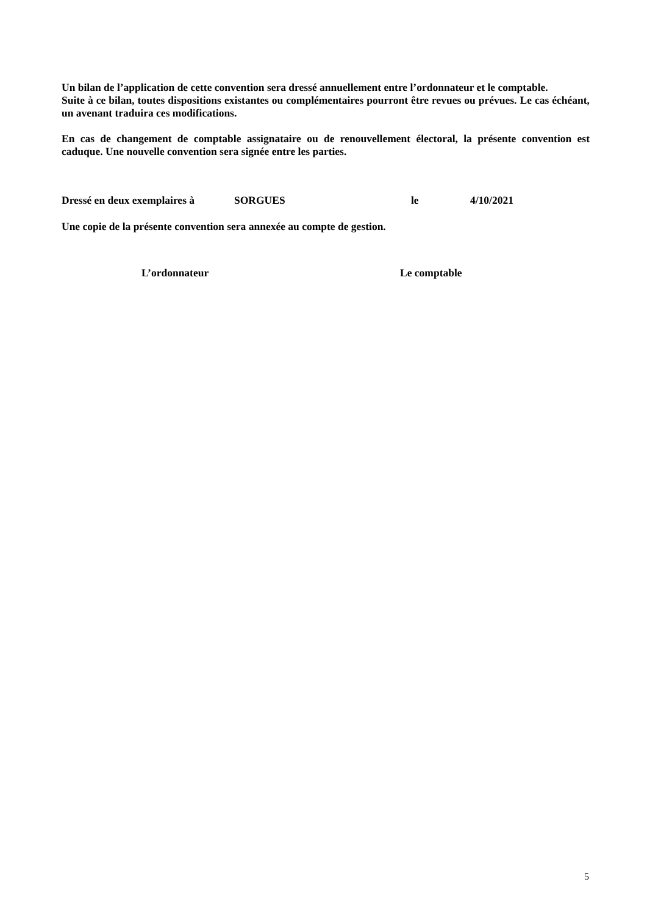Un bilan de l’application de cette convention sera dressé annuellement entre l’ordonnateur et le comptable.
Suite à ce bilan, toutes dispositions existantes ou complémentaires pourront être revues ou prévues. Le cas échéant, un avenant traduira ces modifications.
En cas de changement de comptable assignataire ou de renouvellement électoral, la présente convention est caduque. Une nouvelle convention sera signée entre les parties.
Dressé en deux exemplaires à SORGUES le 4/10/2021
Une copie de la présente convention sera annexée au compte de gestion.
L’ordonnateur Le comptable
5